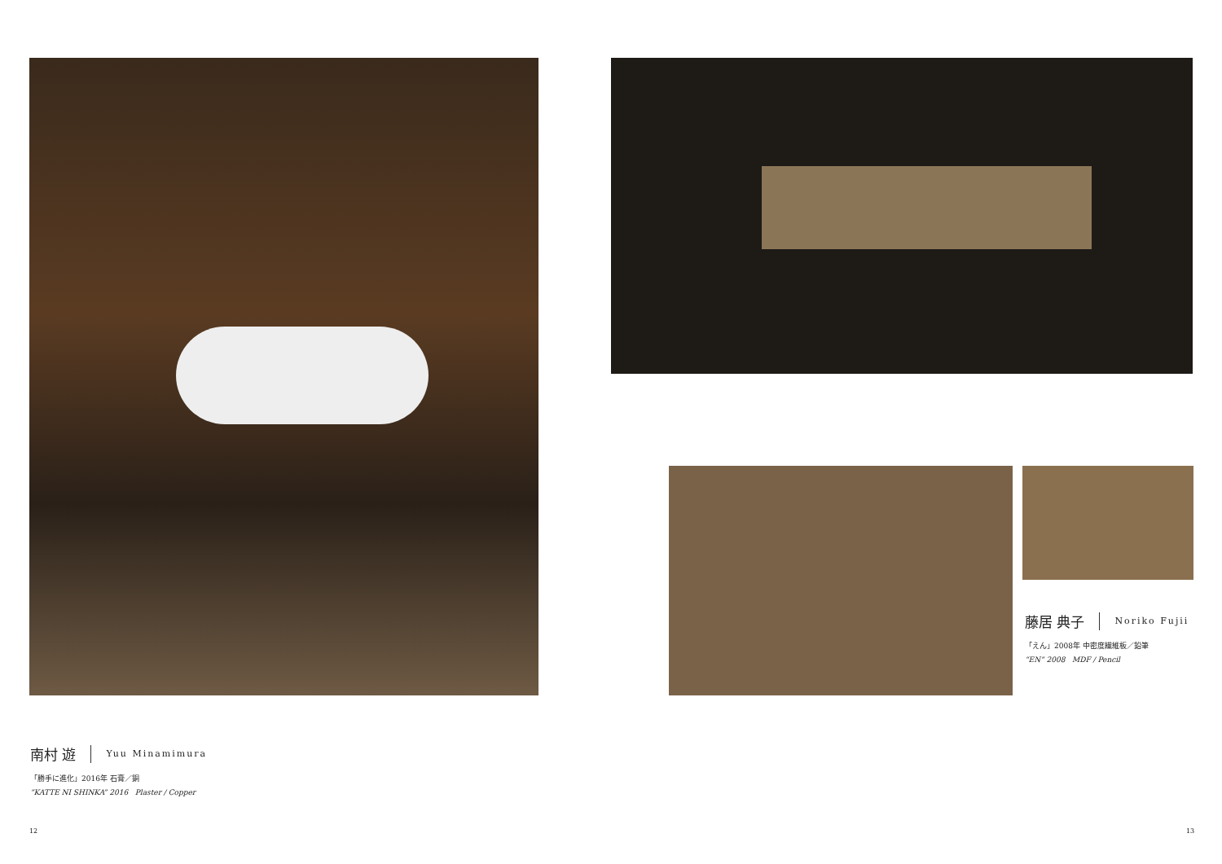南村 遊 Yuu Minamimura
「勝手に進化」2016年 石膏／銅
“KATTE NI SHINKA” 2016 Plaster / Copper
12
藤居 典子 Noriko Fujii
「えん」2008年 中密度繊維板／鉛筆
“EN” 2008 MDF / Pencil
13